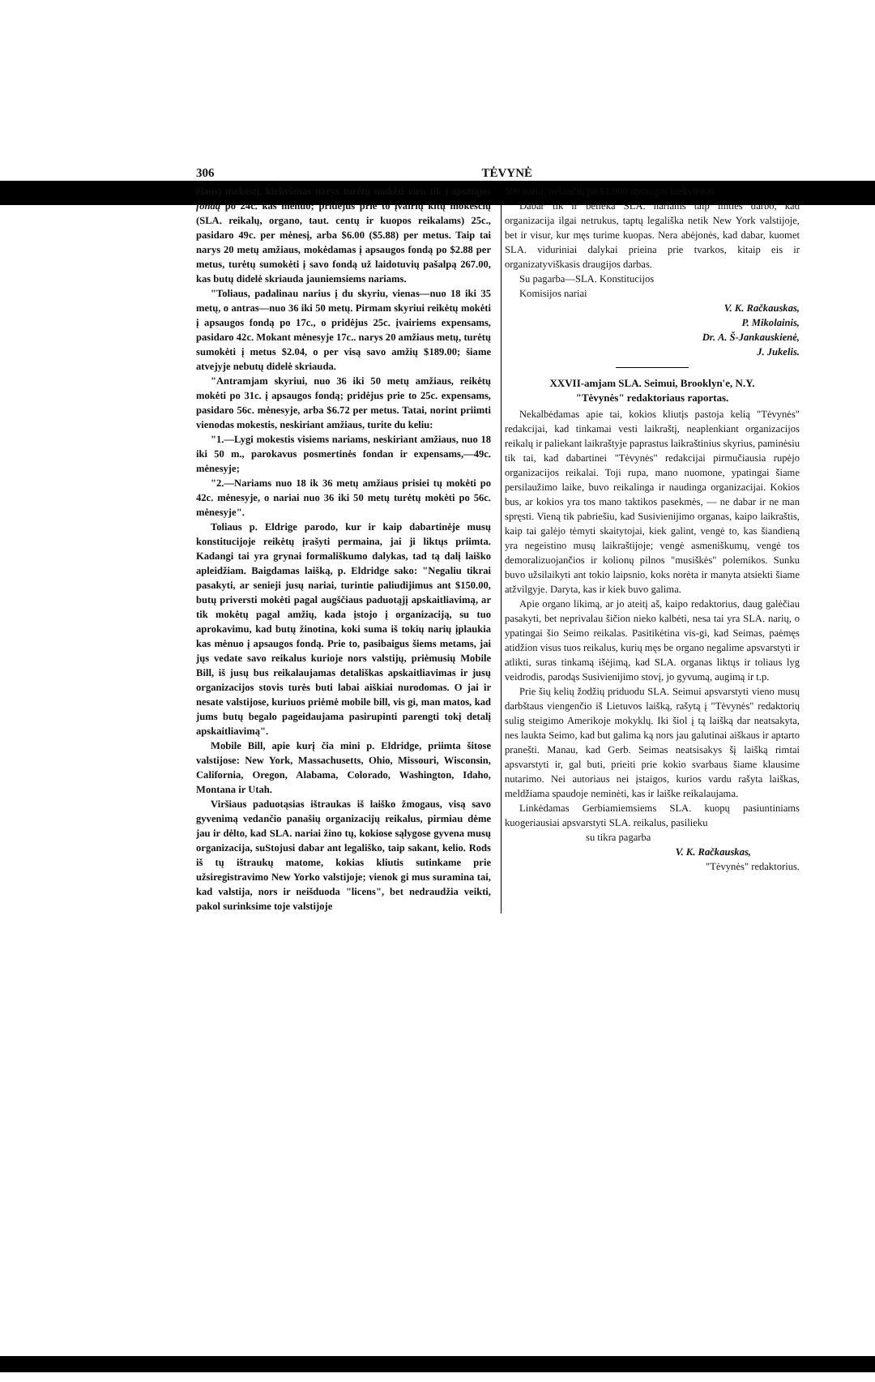306 TĖVYNĖ
žiaus) mokestį, kiekvienas narys turėtų mokėti vien tik į apsaugos fondą po 24c. kas mėnuo; pridėjus prie to įvairių kitų mokesčių (SLA. reikalų, organo, taut. centų ir kuopos reikalams) 25c., pasidaro 49c. per mėnesį, arba $6.00 ($5.88) per metus. Taip tai narys 20 metų amžiaus, mokėdamas į apsaugos fondą po $2.88 per metus, turėtų sumokėti į savo fondą už laidotuvių pašalpą 267.00, kas butų didelė skriauda jauniemsiems nariams.
"Toliaus, padalinau narius į du skyriu, vienas—nuo 18 iki 35 metų, o antras—nuo 36 iki 50 metų. Pirmam skyriui reikėtų mokėti į apsaugos fondą po 17c., o pridėjus 25c. įvairiems expensams, pasidaro 42c. Mokant mėnesyje 17c.. narys 20 amžiaus metų, turėtų sumokėti į metus $2.04, o per visą savo amžių $189.00; šiame atvejyje nebutų didelė skriauda.
"Antramjam skyriui, nuo 36 iki 50 metų amžiaus, reikėtų mokėti po 31c. į apsaugos fondą; pridėjus prie to 25c. expensams, pasidaro 56c. mėnesyje, arba $6.72 per metus. Tatai, norint priimti vienodas mokestis, neskiriant amžiaus, turite du keliu:
"1.—Lygi mokestis visiems nariams, neskiriant amžiaus, nuo 18 iki 50 m., parokavus posmertinės fondan ir expensams,—49c. mėnesyje;
"2.—Nariams nuo 18 ik 36 metų amžiaus prisiei tų mokėti po 42c. mėnesyje, o nariai nuo 36 iki 50 metų turėtų mokėti po 56c. mėnesyje".
Toliaus p. Eldrige parodo, kur ir kaip dabartinėje musų konstitucijoje reikėtų įrašyti permaina, jai ji liktųs priimta. Kadangi tai yra grynai formališkumo dalykas, tad tą dalį laiško apleidžiam. Baigdamas laišką, p. Eldridge sako: "Negaliu tikrai pasakyti, ar senieji jusų nariai, turintie paliudijimus ant $150.00, butų priversti mokėti pagal augščiaus paduotąjį apskaitliavimą, ar tik mokėtų pagal amžių, kada įstojo į organizaciją, su tuo aprokavimu, kad butų žinotina, koki suma iš tokių narių įplaukia kas mėnuo į apsaugos fondą. Prie to, pasibaigus šiems metams, jai jųs vedate savo reikalus kurioje nors valstijų, priėmusių Mobile Bill, iš jusų bus reikalaujamas detališkas apskaitliavimas ir jusų organizacijos stovis turės buti labai aiškiai nurodomas. O jai ir nesate valstijose, kuriuos priėmė mobile bill, vis gi, man matos, kad jums butų begalo pageidaujama pasirupinti parengti tokį detalį apskaitliavimą".
Mobile Bill, apie kurį čia mini p. Eldridge, priimta šitose valstijose: New York, Massachusetts, Ohio, Missouri, Wisconsin, California, Oregon, Alabama, Colorado, Washington, Idaho, Montana ir Utah.
Viršiaus paduotąsias ištraukas iš laiško žmogaus, visą savo gyvenimą vedančio panašių organizacijų reikalus, pirmiau dėme jau ir dėlto, kad SLA. nariai žino tų, kokiose sąlygose gyvena musų organizacija, suStojusi dabar ant legališko, taip sakant, kelio. Rods iš tų ištraukų matome, kokias kliutis sutinkame prie užsiregistravimo New Yorko valstijoje; vienok gi mus suramina tai, kad valstija, nors ir neišduoda "licens", bet nedraudžia veikti, pakol surinksime toje valstijoje
500 narių, nešančių po $1.000 apsaugos kiekvienas.
Dabar tik ir belieka SLA. nariams taip imties darbo, kad organizacija ilgai netrukus, taptų legališka netik New York valstijoje, bet ir visur, kur męs turime kuopas. Nera abėjonės, kad dabar, kuomet SLA. viduriniai dalykai prieina prie tvarkos, kitaip eis ir organizatyviškasis draugijos darbas.
Su pagarba—SLA. Konstitucijos
Komisijos nariai
V. K. Račkauskas,
P. Mikolainis,
Dr. A. Š-Jankauskienė,
J. Jukelis.
XXVII-amjam SLA. Seimui, Brooklyn'e, N.Y.
"Tėvynės" redaktoriaus raportas.
Nekalbėdamas apie tai, kokios kliutįs pastoja kelią "Tėvynės" redakcijai, kad tinkamai vesti laikraštį, neaplenkiant organizacijos reikalų ir paliekant laikraštyje paprastus laikraštinius skyrius, paminėsiu tik tai, kad dabartinei "Tėvynės" redakcijai pirmučiausia rupėjo organizacijos reikalai. Toji rupa, mano nuomone, ypatingai šiame persilaužimo laike, buvo reikalinga ir naudinga organizacijai. Kokios bus, ar kokios yra tos mano taktikos pasekmės, — ne dabar ir ne man spręsti. Vieną tik pabriešiu, kad Susivienijimo organas, kaipo laikraštis, kaip tai galėjo tėmyti skaitytojai, kiek galint, vengė to, kas šiandieną yra negeistino musų laikraštijoje; vengė asmeniškumų, vengė tos demoralizuojančios ir kolionų pilnos "musiškės" polemikos. Sunku buvo užsilaikyti ant tokio laipsnio, koks norėta ir manyta atsiekti šiame atžvilgyje. Daryta, kas ir kiek buvo galima.
Apie organo likimą, ar jo ateitį aš, kaipo redaktorius, daug galėčiau pasakyti, bet neprivalau šičion nieko kalbėti, nesa tai yra SLA. narių, o ypatingai šio Seimo reikalas. Pasitikėtina vis-gi, kad Seimas, paėmęs atidžion visus tuos reikalus, kurių męs be organo negalime apsvarstyti ir atlikti, suras tinkamą išėjimą, kad SLA. organas liktųs ir toliaus lyg veidrodis, parodąs Susivienijimo stovį, jo gyvumą, augimą ir t.p.
Prie šių kelių žodžių priduodu SLA. Seimui apsvarstyti vieno musų darbštaus viengenčio iš Lietuvos laišką, rašytą į "Tėvynės" redaktorių sulig steigimo Amerikoje mokyklų. Iki šiol į tą laišką dar neatsakyta, nes laukta Seimo, kad but galima ką nors jau galutinai aiškaus ir aptarto pranešti. Manau, kad Gerb. Seimas neatsisakys šį laišką rimtai apsvarstyti ir, gal buti, prieiti prie kokio svarbaus šiame klausime nutarimo. Nei autoriaus nei įstaigos, kurios vardu rašyta laiškas, meldžiama spaudoje neminėti, kas ir laiške reikalaujama.
Linkėdamas Gerbiamiemsiems SLA. kuopų pasiuntiniams kuogeriausiai apsvarstyti SLA. reikalus, pasilieku
su tikra pagarba
V. K. Račkauskas,
"Tėvynės" redaktorius.